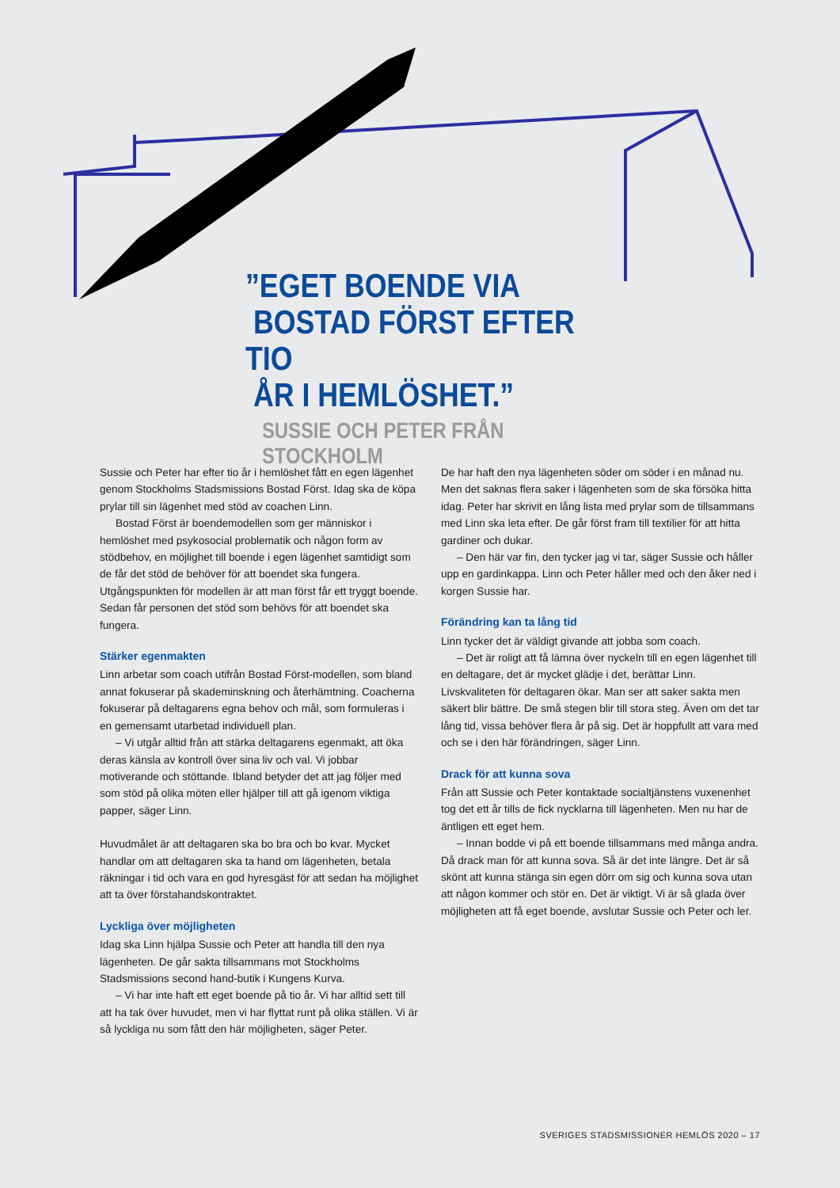”EGET BOENDE VIA
BOSTAD FÖRST EFTER TIO
ÅR I HEMLÖSHET.”
SUSSIE OCH PETER FRÅN STOCKHOLM
Sussie och Peter har efter tio år i hemlöshet fått en egen lägenhet genom Stockholms Stadsmissions Bostad Först. Idag ska de köpa prylar till sin lägenhet med stöd av coachen Linn.
Bostad Först är boendemodellen som ger människor i hemlöshet med psykosocial problematik och någon form av stödbehov, en möjlighet till boende i egen lägenhet samtidigt som de får det stöd de behöver för att boendet ska fungera. Utgångspunkten för modellen är att man först får ett tryggt boende. Sedan får personen det stöd som behövs för att boendet ska fungera.
Stärker egenmakten
Linn arbetar som coach utifrån Bostad Först-modellen, som bland annat fokuserar på skademinskning och återhämtning. Coacherna fokuserar på deltagarens egna behov och mål, som formuleras i en gemensamt utarbetad individuell plan.
– Vi utgår alltid från att stärka deltagarens egenmakt, att öka deras känsla av kontroll över sina liv och val. Vi jobbar motiverande och stöttande. Ibland betyder det att jag följer med som stöd på olika möten eller hjälper till att gå igenom viktiga papper, säger Linn.
Huvudmålet är att deltagaren ska bo bra och bo kvar. Mycket handlar om att deltagaren ska ta hand om lägenheten, betala räkningar i tid och vara en god hyresgäst för att sedan ha möjlighet att ta över förstahandskontraktet.
Lyckliga över möjligheten
Idag ska Linn hjälpa Sussie och Peter att handla till den nya lägenheten. De går sakta tillsammans mot Stockholms Stadsmissions second hand-butik i Kungens Kurva.
– Vi har inte haft ett eget boende på tio år. Vi har alltid sett till att ha tak över huvudet, men vi har flyttat runt på olika ställen. Vi är så lyckliga nu som fått den här möjligheten, säger Peter.
De har haft den nya lägenheten söder om söder i en månad nu. Men det saknas flera saker i lägenheten som de ska försöka hitta idag. Peter har skrivit en lång lista med prylar som de tillsammans med Linn ska leta efter. De går först fram till textilier för att hitta gardiner och dukar.
– Den här var fin, den tycker jag vi tar, säger Sussie och håller upp en gardinkappa. Linn och Peter håller med och den åker ned i korgen Sussie har.
Förändring kan ta lång tid
Linn tycker det är väldigt givande att jobba som coach.
– Det är roligt att få lämna över nyckeln till en egen lägenhet till en deltagare, det är mycket glädje i det, berättar Linn. Livskvaliteten för deltagaren ökar. Man ser att saker sakta men säkert blir bättre. De små stegen blir till stora steg. Även om det tar lång tid, vissa behöver flera år på sig. Det är hoppfullt att vara med och se i den här förändringen, säger Linn.
Drack för att kunna sova
Från att Sussie och Peter kontaktade socialtjänstens vuxenenhet tog det ett år tills de fick nycklarna till lägenheten. Men nu har de äntligen ett eget hem.
– Innan bodde vi på ett boende tillsammans med många andra. Då drack man för att kunna sova. Så är det inte längre. Det är så skönt att kunna stänga sin egen dörr om sig och kunna sova utan att någon kommer och stör en. Det är viktigt. Vi är så glada över möjligheten att få eget boende, avslutar Sussie och Peter och ler.
SVERIGES STADSMISSIONER HEMLÖS 2020 – 17